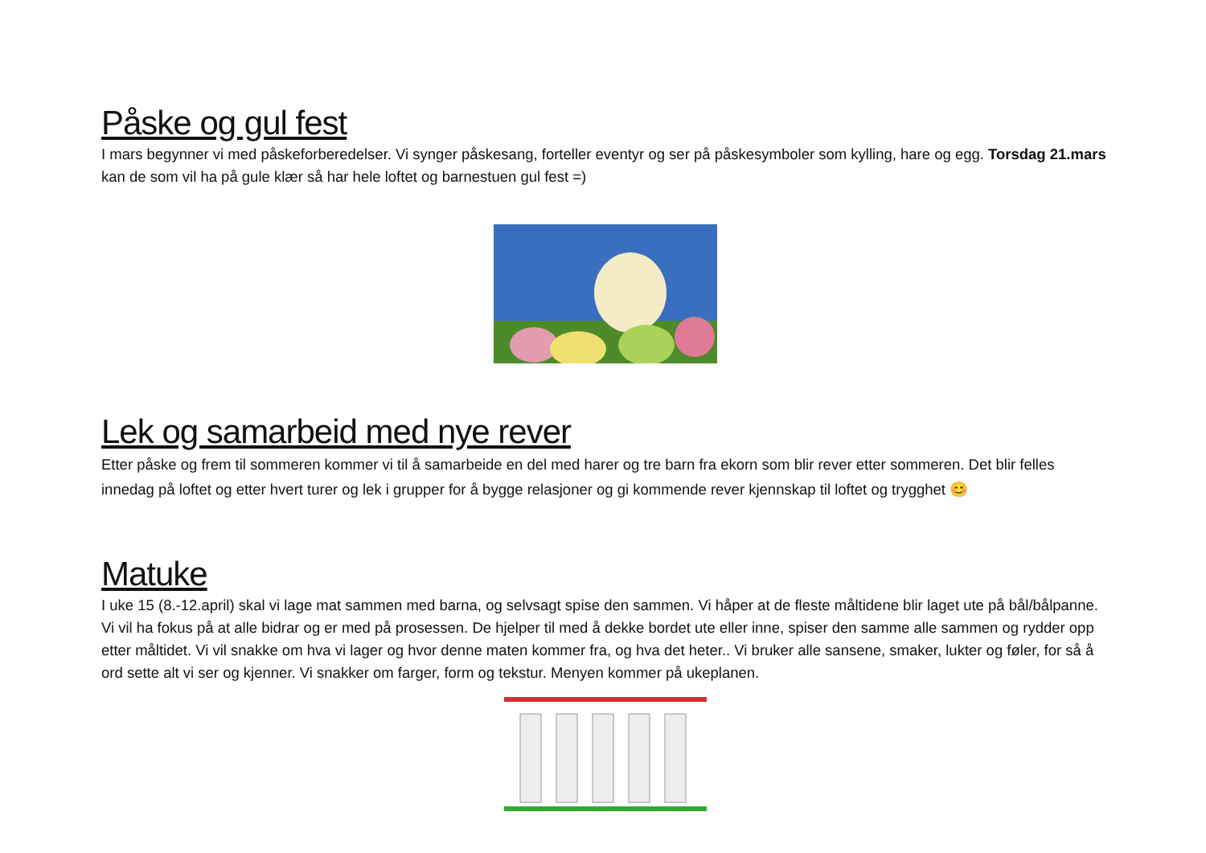Påske og gul fest
I mars begynner vi med påskeforberedelser. Vi synger påskesang, forteller eventyr og ser på påskesymboler som kylling, hare og egg. Torsdag 21.mars kan de som vil ha på gule klær så har hele loftet og barnestuen gul fest =)
Lek og samarbeid med nye rever
Etter påske og frem til sommeren kommer vi til å samarbeide en del med harer og tre barn fra ekorn som blir rever etter sommeren. Det blir felles innedag på loftet og etter hvert turer og lek i grupper for å bygge relasjoner og gi kommende rever kjennskap til loftet og trygghet 😊
Matuke
I uke 15 (8.-12.april) skal vi lage mat sammen med barna, og selvsagt spise den sammen. Vi håper at de fleste måltidene blir laget ute på bål/bålpanne. Vi vil ha fokus på at alle bidrar og er med på prosessen. De hjelper til med å dekke bordet ute eller inne, spiser den samme alle sammen og rydder opp etter måltidet. Vi vil snakke om hva vi lager og hvor denne maten kommer fra, og hva det heter.. Vi bruker alle sansene, smaker, lukter og føler, for så å ord sette alt vi ser og kjenner. Vi snakker om farger, form og tekstur. Menyen kommer på ukeplanen.